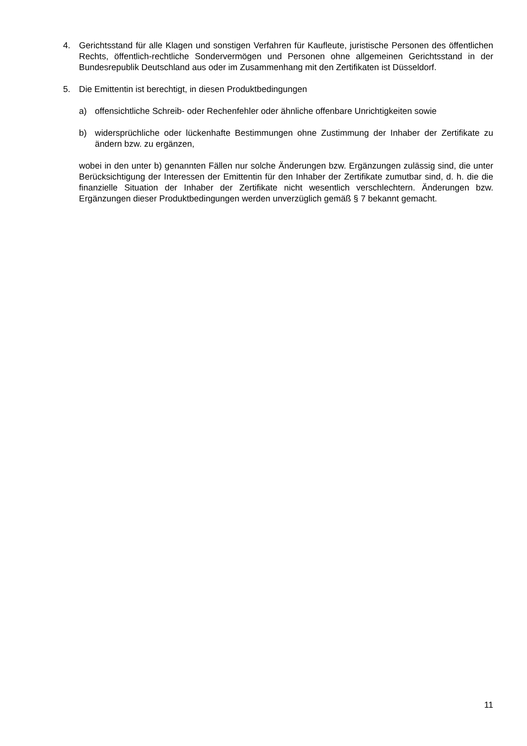4. Gerichtsstand für alle Klagen und sonstigen Verfahren für Kaufleute, juristische Personen des öffentlichen Rechts, öffentlich-rechtliche Sondervermögen und Personen ohne allgemeinen Gerichtsstand in der Bundesrepublik Deutschland aus oder im Zusammenhang mit den Zertifikaten ist Düsseldorf.
5. Die Emittentin ist berechtigt, in diesen Produktbedingungen
a) offensichtliche Schreib- oder Rechenfehler oder ähnliche offenbare Unrichtigkeiten sowie
b) widersprüchliche oder lückenhafte Bestimmungen ohne Zustimmung der Inhaber der Zertifikate zu ändern bzw. zu ergänzen,
wobei in den unter b) genannten Fällen nur solche Änderungen bzw. Ergänzungen zulässig sind, die unter Berücksichtigung der Interessen der Emittentin für den Inhaber der Zertifikate zumutbar sind, d. h. die die finanzielle Situation der Inhaber der Zertifikate nicht wesentlich verschlechtern. Änderungen bzw. Ergänzungen dieser Produktbedingungen werden unverzüglich gemäß § 7 bekannt gemacht.
11